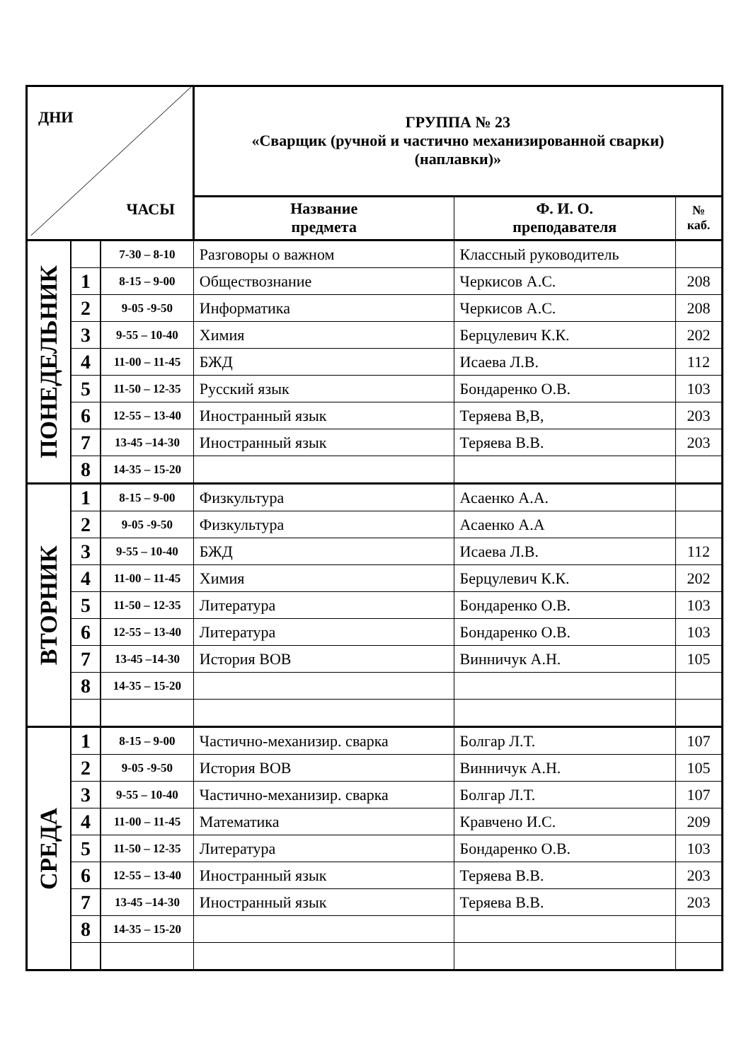| ДНИ ЧАСЫ | | | ГРУППА № 23 «Сварщик (ручной и частично механизированной сварки) (наплавки)» | | |
| | | | Название предмета | Ф. И. О. преподавателя | № каб. |
| ПОНЕДЕЛЬНИК | | 7-30 – 8-10 | Разговоры о важном | Классный руководитель | |
| | 1 | 8-15 – 9-00 | Обществознание | Черкисов А.С. | 208 |
| | 2 | 9-05 -9-50 | Информатика | Черкисов А.С. | 208 |
| | 3 | 9-55 – 10-40 | Химия | Берцулевич К.К. | 202 |
| | 4 | 11-00 – 11-45 | БЖД | Исаева Л.В. | 112 |
| | 5 | 11-50 – 12-35 | Русский язык | Бондаренко О.В. | 103 |
| | 6 | 12-55 – 13-40 | Иностранный язык | Теряева В,В, | 203 |
| | 7 | 13-45 –14-30 | Иностранный язык | Теряева В.В. | 203 |
| | 8 | 14-35 – 15-20 | | | |
| ВТОРНИК | 1 | 8-15 – 9-00 | Физкультура | Асаенко А.А. | |
| | 2 | 9-05 -9-50 | Физкультура | Асаенко А.А | |
| | 3 | 9-55 – 10-40 | БЖД | Исаева Л.В. | 112 |
| | 4 | 11-00 – 11-45 | Химия | Берцулевич К.К. | 202 |
| | 5 | 11-50 – 12-35 | Литература | Бондаренко О.В. | 103 |
| | 6 | 12-55 – 13-40 | Литература | Бондаренко О.В. | 103 |
| | 7 | 13-45 –14-30 | История ВОВ | Винничук А.Н. | 105 |
| | 8 | 14-35 – 15-20 | | | |
| СРЕДА | 1 | 8-15 – 9-00 | Частично-механизир. сварка | Болгар Л.Т. | 107 |
| | 2 | 9-05 -9-50 | История ВОВ | Винничук А.Н. | 105 |
| | 3 | 9-55 – 10-40 | Частично-механизир. сварка | Болгар Л.Т. | 107 |
| | 4 | 11-00 – 11-45 | Математика | Кравчено И.С. | 209 |
| | 5 | 11-50 – 12-35 | Литература | Бондаренко О.В. | 103 |
| | 6 | 12-55 – 13-40 | Иностранный язык | Теряева В.В. | 203 |
| | 7 | 13-45 –14-30 | Иностранный язык | Теряева В.В. | 203 |
| | 8 | 14-35 – 15-20 | | | |